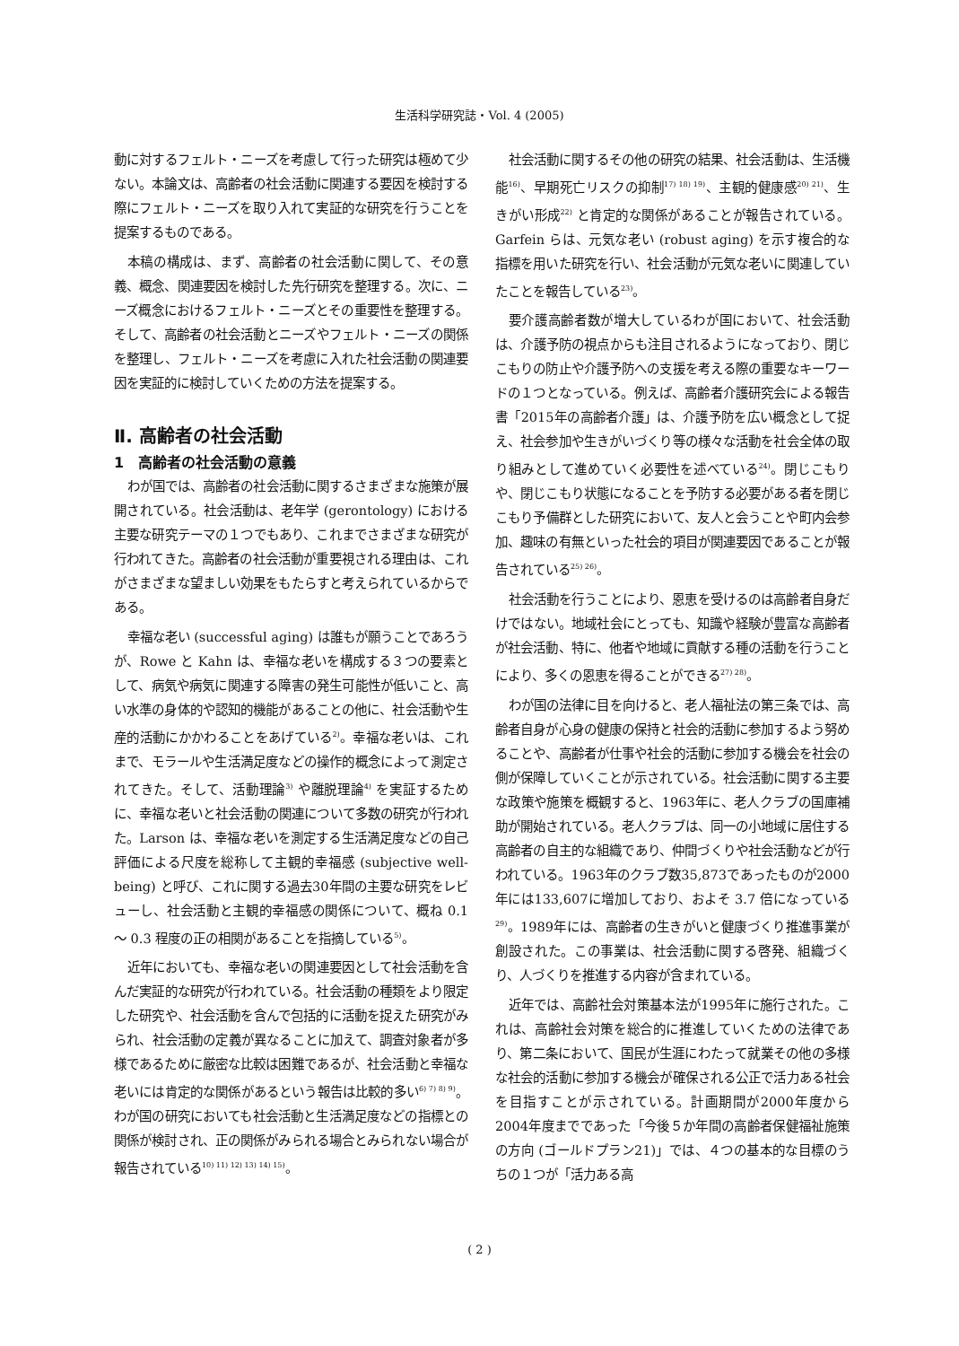生活科学研究誌・Vol. 4 (2005)
動に対するフェルト・ニーズを考慮して行った研究は極めて少ない。本論文は、高齢者の社会活動に関連する要因を検討する際にフェルト・ニーズを取り入れて実証的な研究を行うことを提案するものである。
本稿の構成は、まず、高齢者の社会活動に関して、その意義、概念、関連要因を検討した先行研究を整理する。次に、ニーズ概念におけるフェルト・ニーズとその重要性を整理する。そして、高齢者の社会活動とニーズやフェルト・ニーズの関係を整理し、フェルト・ニーズを考慮に入れた社会活動の関連要因を実証的に検討していくための方法を提案する。
Ⅱ. 高齢者の社会活動
1　高齢者の社会活動の意義
わが国では、高齢者の社会活動に関するさまざまな施策が展開されている。社会活動は、老年学 (gerontology) における主要な研究テーマの１つでもあり、これまでさまざまな研究が行われてきた。高齢者の社会活動が重要視される理由は、これがさまざまな望ましい効果をもたらすと考えられているからである。
幸福な老い (successful aging) は誰もが願うことであろうが、Rowe と Kahn は、幸福な老いを構成する３つの要素として、病気や病気に関連する障害の発生可能性が低いこと、高い水準の身体的や認知的機能があることの他に、社会活動や生産的活動にかかわることをあげている<sup>2)</sup>。幸福な老いは、これまで、モラールや生活満足度などの操作的概念によって測定されてきた。そして、活動理論<sup>3)</sup> や離脱理論<sup>4)</sup> を実証するために、幸福な老いと社会活動の関連について多数の研究が行われた。Larson は、幸福な老いを測定する生活満足度などの自己評価による尺度を総称して主観的幸福感 (subjective well-being) と呼び、これに関する過去30年間の主要な研究をレビューし、社会活動と主観的幸福感の関係について、概ね 0.1 ～ 0.3 程度の正の相関があることを指摘している<sup>5)</sup>。
近年においても、幸福な老いの関連要因として社会活動を含んだ実証的な研究が行われている。社会活動の種類をより限定した研究や、社会活動を含んで包括的に活動を捉えた研究がみられ、社会活動の定義が異なることに加えて、調査対象者が多様であるために厳密な比較は困難であるが、社会活動と幸福な老いには肯定的な関係があるという報告は比較的多い<sup>6) 7) 8) 9)</sup>。わが国の研究においても社会活動と生活満足度などの指標との関係が検討され、正の関係がみられる場合とみられない場合が報告されている<sup>10) 11) 12) 13) 14) 15)</sup>。
社会活動に関するその他の研究の結果、社会活動は、生活機能<sup>16)</sup>、早期死亡リスクの抑制<sup>17) 18) 19)</sup>、主観的健康感<sup>20) 21)</sup>、生きがい形成<sup>22)</sup> と肯定的な関係があることが報告されている。Garfein らは、元気な老い (robust aging) を示す複合的な指標を用いた研究を行い、社会活動が元気な老いに関連していたことを報告している<sup>23)</sup>。
要介護高齢者数が増大しているわが国において、社会活動は、介護予防の視点からも注目されるようになっており、閉じこもりの防止や介護予防への支援を考える際の重要なキーワードの１つとなっている。例えば、高齢者介護研究会による報告書「2015年の高齢者介護」は、介護予防を広い概念として捉え、社会参加や生きがいづくり等の様々な活動を社会全体の取り組みとして進めていく必要性を述べている<sup>24)</sup>。閉じこもりや、閉じこもり状態になることを予防する必要がある者を閉じこもり予備群とした研究において、友人と会うことや町内会参加、趣味の有無といった社会的項目が関連要因であることが報告されている<sup>25) 26)</sup>。
社会活動を行うことにより、恩恵を受けるのは高齢者自身だけではない。地域社会にとっても、知識や経験が豊富な高齢者が社会活動、特に、他者や地域に貢献する種の活動を行うことにより、多くの恩恵を得ることができる<sup>27) 28)</sup>。
わが国の法律に目を向けると、老人福祉法の第三条では、高齢者自身が心身の健康の保持と社会的活動に参加するよう努めることや、高齢者が仕事や社会的活動に参加する機会を社会の側が保障していくことが示されている。社会活動に関する主要な政策や施策を概観すると、1963年に、老人クラブの国庫補助が開始されている。老人クラブは、同一の小地域に居住する高齢者の自主的な組織であり、仲間づくりや社会活動などが行われている。1963年のクラブ数35,873であったものが2000年には133,607に増加しており、およそ 3.7 倍になっている<sup>29)</sup>。1989年には、高齢者の生きがいと健康づくり推進事業が創設された。この事業は、社会活動に関する啓発、組織づくり、人づくりを推進する内容が含まれている。
近年では、高齢社会対策基本法が1995年に施行された。これは、高齢社会対策を総合的に推進していくための法律であり、第二条において、国民が生涯にわたって就業その他の多様な社会的活動に参加する機会が確保される公正で活力ある社会を目指すことが示されている。計画期間が2000年度から2004年度までであった「今後５か年間の高齢者保健福祉施策の方向 (ゴールドプラン21)」では、４つの基本的な目標のうちの１つが「活力ある高
( 2 )